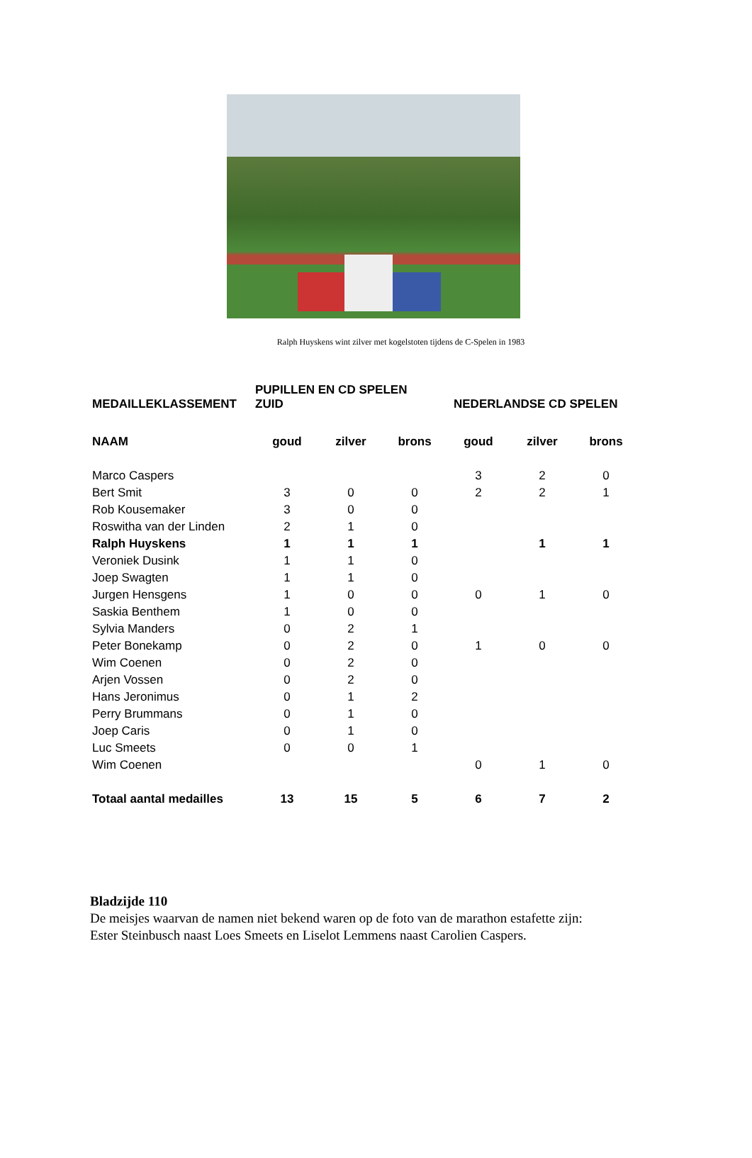Ralph Huyskens wint zilver met kogelstoten tijdens de C-Spelen in 1983
| MEDAILLEKLASSEMENT | PUPILLEN EN CD SPELEN ZUID | | | NEDERLANDSE CD SPELEN | | |
| --- | --- | --- | --- | --- | --- | --- |
| NAAM | goud | zilver | brons | goud | zilver | brons |
| Marco Caspers | | | | 3 | 2 | 0 |
| Bert Smit | 3 | 0 | 0 | 2 | 2 | 1 |
| Rob Kousemaker | 3 | 0 | 0 | | | |
| Roswitha van der Linden | 2 | 1 | 0 | | | |
| Ralph Huyskens | 1 | 1 | 1 | | 1 | 1 |
| Veroniek Dusink | 1 | 1 | 0 | | | |
| Joep Swagten | 1 | 1 | 0 | | | |
| Jurgen Hensgens | 1 | 0 | 0 | 0 | 1 | 0 |
| Saskia Benthem | 1 | 0 | 0 | | | |
| Sylvia Manders | 0 | 2 | 1 | | | |
| Peter Bonekamp | 0 | 2 | 0 | 1 | 0 | 0 |
| Wim Coenen | 0 | 2 | 0 | | | |
| Arjen Vossen | 0 | 2 | 0 | | | |
| Hans Jeronimus | 0 | 1 | 2 | | | |
| Perry Brummans | 0 | 1 | 0 | | | |
| Joep Caris | 0 | 1 | 0 | | | |
| Luc Smeets | 0 | 0 | 1 | | | |
| Wim Coenen | | | | 0 | 1 | 0 |
| Totaal aantal medailles | 13 | 15 | 5 | 6 | 7 | 2 |
Bladzijde 110
De meisjes waarvan de namen niet bekend waren op de foto van de marathon estafette zijn:
Ester Steinbusch naast Loes Smeets en Liselot Lemmens naast Carolien Caspers.